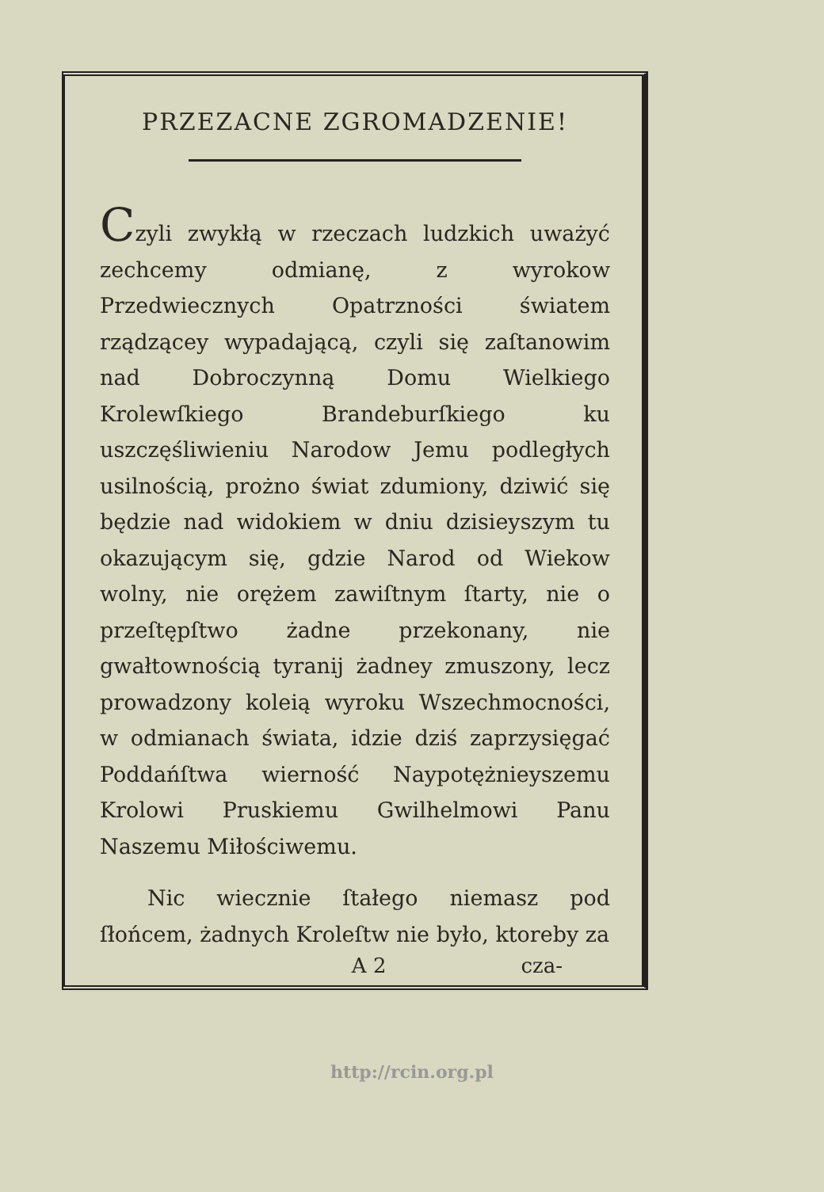PRZEZACNE ZGROMADZENIE!
Czyli zwykłą w rzeczach ludzkich uważyć zechcemy odmianę, z wyrokow Przedwiecznych Opatrzności światem rządzącey wypadającą, czyli się zaſtanowim nad Dobroczynną Domu Wielkiego Krolewſkiego Brandeburſkiego ku uszczęśliwieniu Narodow Jemu podległych usilnością, prożno świat zdumiony, dziwić się będzie nad widokiem w dniu dzisieyszym tu okazującym się, gdzie Narod od Wiekow wolny, nie orężem zawiſtnym ſtarty, nie o przeſtępſtwo żadne przekonany, nie gwałtownością tyranij żadney zmuszony, lecz prowadzony koleią wyroku Wszechmocności, w odmianach świata, idzie dziś zaprzysięgać Poddańſtwa wierność Naypotężnieyszemu Krolowi Pruskiemu Gwilhelmowi Panu Naszemu Miłościwemu.
Nic wiecznie ſtałego niemasz pod ſłońcem, żadnych Kroleſtw nie było, ktoreby za
A 2 cza-
http://rcin.org.pl